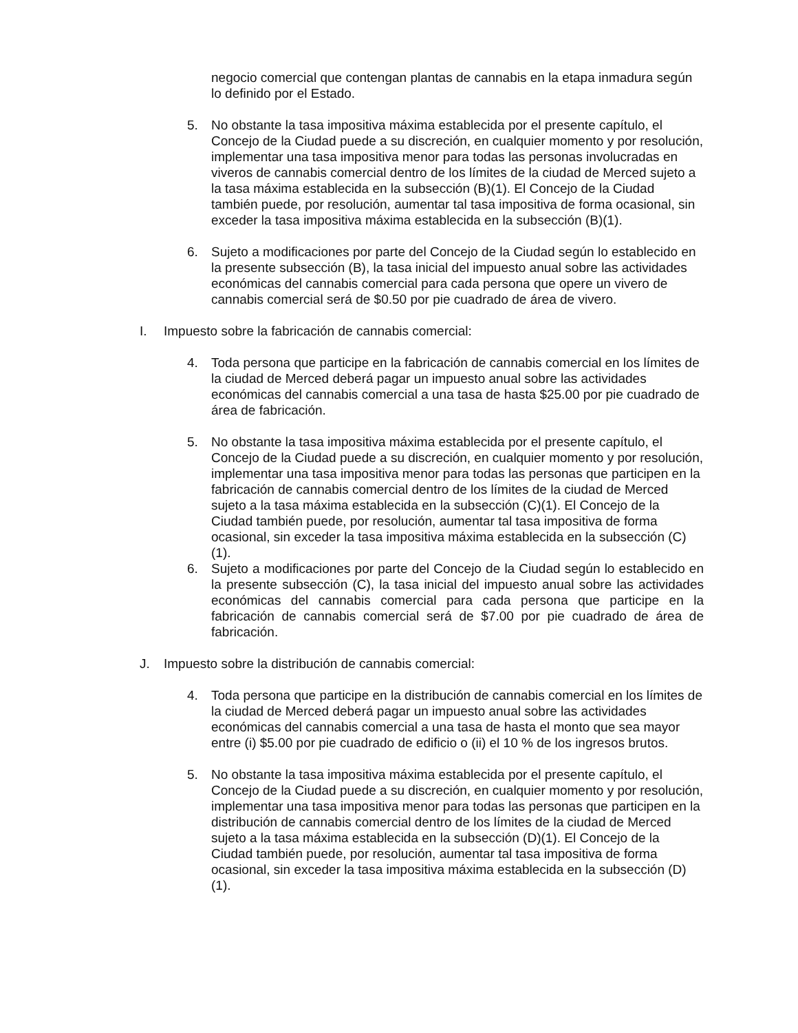negocio comercial que contengan plantas de cannabis en la etapa inmadura según lo definido por el Estado.
5. No obstante la tasa impositiva máxima establecida por el presente capítulo, el Concejo de la Ciudad puede a su discreción, en cualquier momento y por resolución, implementar una tasa impositiva menor para todas las personas involucradas en viveros de cannabis comercial dentro de los límites de la ciudad de Merced sujeto a la tasa máxima establecida en la subsección (B)(1). El Concejo de la Ciudad también puede, por resolución, aumentar tal tasa impositiva de forma ocasional, sin exceder la tasa impositiva máxima establecida en la subsección (B)(1).
6. Sujeto a modificaciones por parte del Concejo de la Ciudad según lo establecido en la presente subsección (B), la tasa inicial del impuesto anual sobre las actividades económicas del cannabis comercial para cada persona que opere un vivero de cannabis comercial será de $0.50 por pie cuadrado de área de vivero.
I. Impuesto sobre la fabricación de cannabis comercial:
4. Toda persona que participe en la fabricación de cannabis comercial en los límites de la ciudad de Merced deberá pagar un impuesto anual sobre las actividades económicas del cannabis comercial a una tasa de hasta $25.00 por pie cuadrado de área de fabricación.
5. No obstante la tasa impositiva máxima establecida por el presente capítulo, el Concejo de la Ciudad puede a su discreción, en cualquier momento y por resolución, implementar una tasa impositiva menor para todas las personas que participen en la fabricación de cannabis comercial dentro de los límites de la ciudad de Merced sujeto a la tasa máxima establecida en la subsección (C)(1). El Concejo de la Ciudad también puede, por resolución, aumentar tal tasa impositiva de forma ocasional, sin exceder la tasa impositiva máxima establecida en la subsección (C)(1).
6. Sujeto a modificaciones por parte del Concejo de la Ciudad según lo establecido en la presente subsección (C), la tasa inicial del impuesto anual sobre las actividades económicas del cannabis comercial para cada persona que participe en la fabricación de cannabis comercial será de $7.00 por pie cuadrado de área de fabricación.
J. Impuesto sobre la distribución de cannabis comercial:
4. Toda persona que participe en la distribución de cannabis comercial en los límites de la ciudad de Merced deberá pagar un impuesto anual sobre las actividades económicas del cannabis comercial a una tasa de hasta el monto que sea mayor entre (i) $5.00 por pie cuadrado de edificio o (ii) el 10 % de los ingresos brutos.
5. No obstante la tasa impositiva máxima establecida por el presente capítulo, el Concejo de la Ciudad puede a su discreción, en cualquier momento y por resolución, implementar una tasa impositiva menor para todas las personas que participen en la distribución de cannabis comercial dentro de los límites de la ciudad de Merced sujeto a la tasa máxima establecida en la subsección (D)(1). El Concejo de la Ciudad también puede, por resolución, aumentar tal tasa impositiva de forma ocasional, sin exceder la tasa impositiva máxima establecida en la subsección (D)(1).